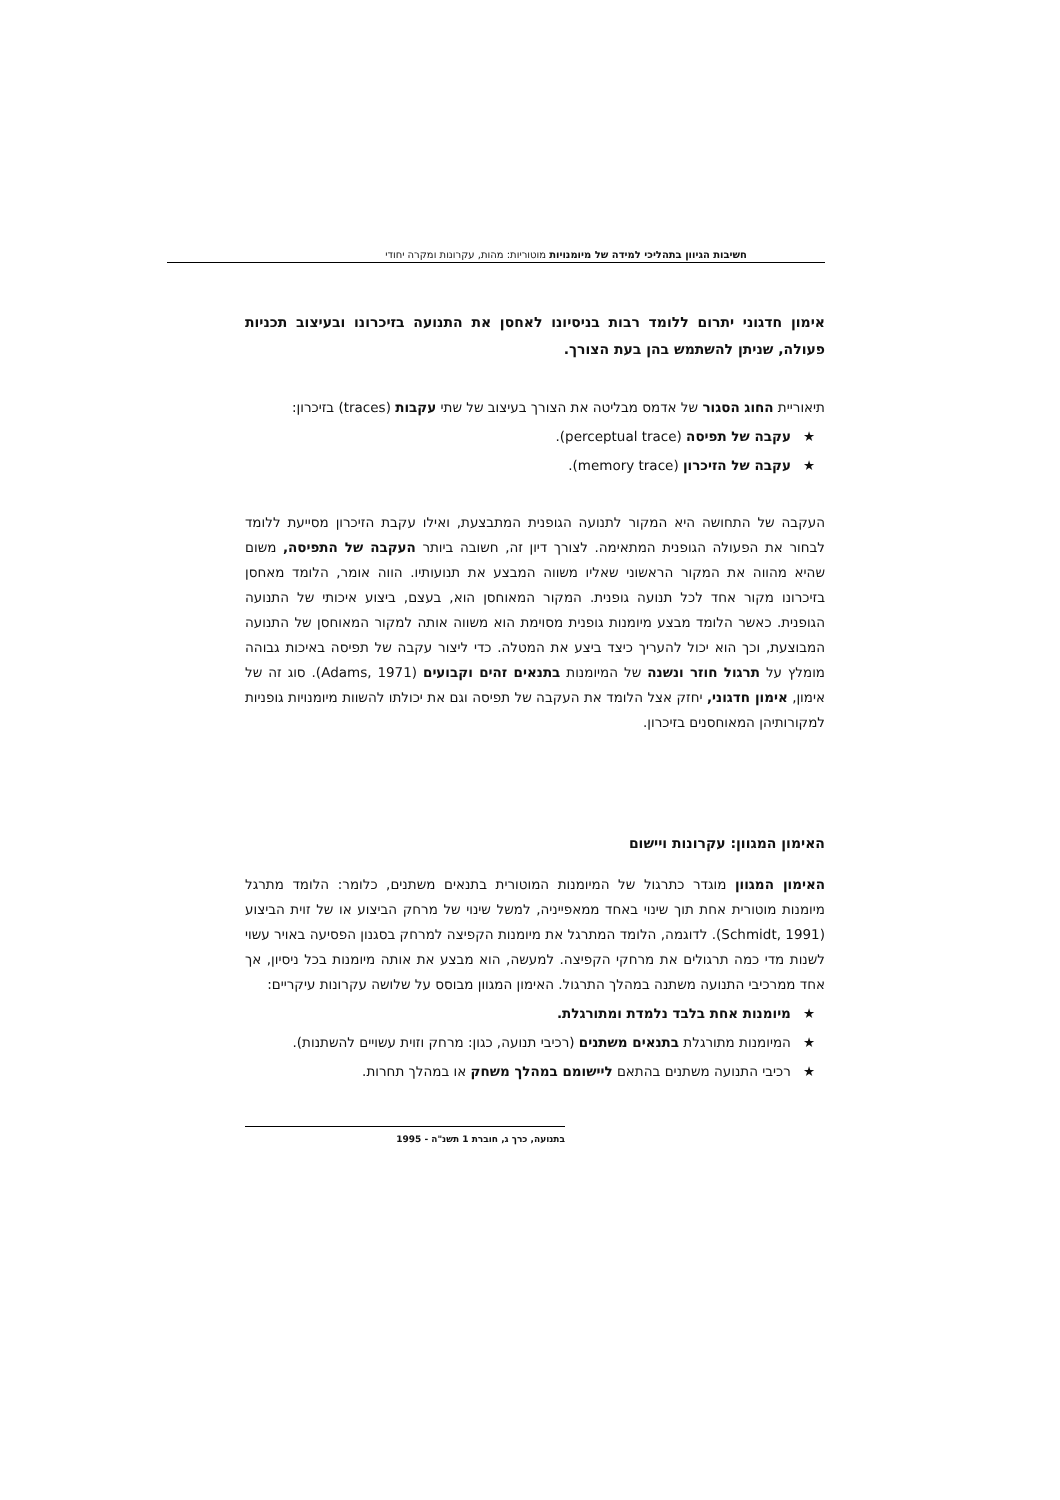חשיבות הגיוון בתהליכי למידה של מיומנויות מוטוריות: מהות, עקרונות ומקרה יחודי
אימון חדגוני יתרום ללומד רבות בניסיונו לאחסן את התנועה בזיכרונו ובעיצוב תכניות פעולה, שניתן להשתמש בהן בעת הצורך.
תיאוריית החוג הסגור של אדמס מבליטה את הצורך בעיצוב של שתי עקבות (traces) בזיכרון:
★עקבה של תפיסה (perceptual trace).
★עקבה של הזיכרון (memory trace).
העקבה של התחושה היא המקור לתנועה הגופנית המתבצעת, ואילו עקבת הזיכרון מסייעת ללומד לבחור את הפעולה הגופנית המתאימה. לצורך דיון זה, חשובה ביותר העקבה של התפיסה, משום שהיא מהווה את המקור הראשוני שאליו משווה המבצע את תנועותיו. הווה אומר, הלומד מאחסן בזיכרונו מקור אחד לכל תנועה גופנית. המקור המאוחסן הוא, בעצם, ביצוע איכותי של התנועה הגופנית. כאשר הלומד מבצע מיומנות גופנית מסוימת הוא משווה אותה למקור המאוחסן של התנועה המבוצעת, וכך הוא יכול להעריך כיצד ביצע את המטלה. כדי ליצור עקבה של תפיסה באיכות גבוהה מומלץ על תרגול חוזר ונשנה של המיומנות בתנאים זהים וקבועים (Adams, 1971). סוג זה של אימון, אימון חדגוני, יחזק אצל הלומד את העקבה של תפיסה וגם את יכולתו להשוות מיומנויות גופניות למקורותיהן המאוחסנים בזיכרון.
האימון המגוון: עקרונות ויישום
האימון המגוון מוגדר כתרגול של המיומנות המוטורית בתנאים משתנים, כלומר: הלומד מתרגל מיומנות מוטורית אחת תוך שינוי באחד ממאפייניה, למשל שינוי של מרחק הביצוע או של זוית הביצוע (Schmidt, 1991). לדוגמה, הלומד המתרגל את מיומנות הקפיצה למרחק בסגנון הפסיעה באויר עשוי לשנות מדי כמה תרגולים את מרחקי הקפיצה. למעשה, הוא מבצע את אותה מיומנות בכל ניסיון, אך אחד ממרכיבי התנועה משתנה במהלך התרגול. האימון המגוון מבוסס על שלושה עקרונות עיקריים:
★מיומנות אחת בלבד נלמדת ומתורגלת.
★המיומנות מתורגלת בתנאים משתנים (רכיבי תנועה, כגון: מרחק וזוית עשויים להשתנות).
★רכיבי התנועה משתנים בהתאם ליישומם במהלך משחק או במהלך תחרות.
בתנועה, כרך ג, חוברת 1 תשנ"ה - 1995